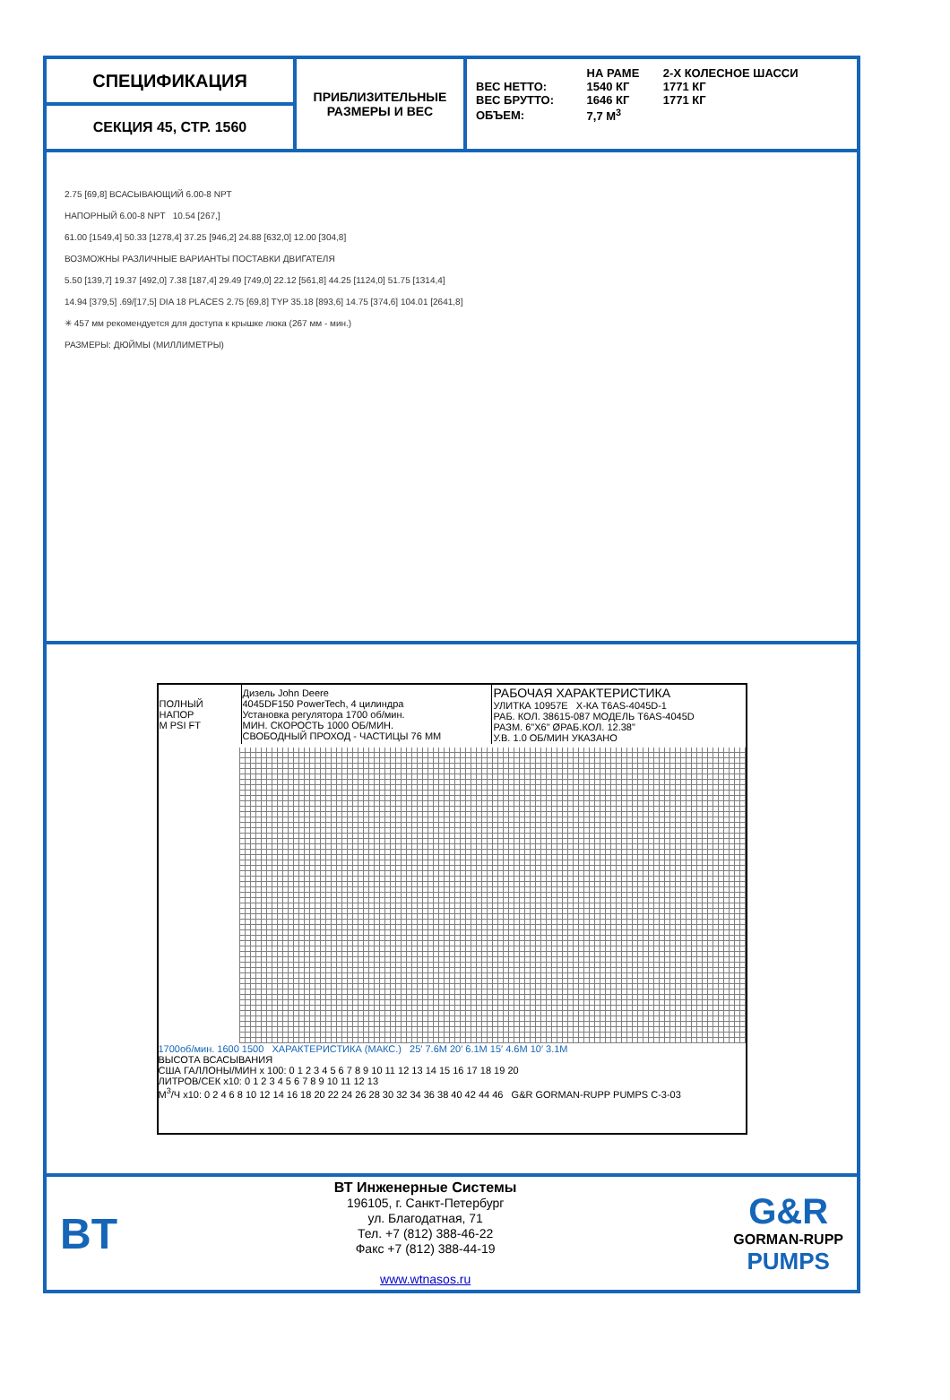СПЕЦИФИКАЦИЯ
СЕКЦИЯ 45, СТР. 1560
ПРИБЛИЗИТЕЛЬНЫЕ
РАЗМЕРЫ И ВЕС
| | НА РАМЕ | 2-Х КОЛЕСНОЕ ШАССИ |
| --- | --- | --- |
| ВЕС НЕТТО: | 1540 КГ | 1771 КГ |
| ВЕС БРУТТО: | 1646 КГ | 1771 КГ |
| ОБЪЕМ: | 7,7 М<sup>3</sup> | |
2.75 [69,8] ВСАСЫВАЮЩИЙ 6.00-8 NPT
НАПОРНЫЙ 6.00-8 NPT 10.54 [267,]
61.00 [1549,4] 50.33 [1278,4] 37.25 [946,2] 24.88 [632,0] 12.00 [304,8]
ВОЗМОЖНЫ РАЗЛИЧНЫЕ ВАРИАНТЫ ПОСТАВКИ ДВИГАТЕЛЯ
5.50 [139,7] 19.37 [492,0] 7.38 [187,4] 29.49 [749,0] 22.12 [561,8] 44.25 [1124,0] 51.75 [1314,4]
14.94 [379,5] .69/[17,5] DIA 18 PLACES 2.75 [69,8] TYP 35.18 [893,6] 14.75 [374,6] 104.01 [2641,8]
✳ 457 мм рекомендуется для доступа к крышке люка (267 мм - мин.)
РАЗМЕРЫ: ДЮЙМЫ (МИЛЛИМЕТРЫ)
| ПОЛНЫЙ НАПОР M PSI FT | Дизель John Deere 4045DF150 PowerTech, 4 цилиндра Установка регулятора 1700 об/мин. МИН. СКОРОСТЬ 1000 ОБ/МИН. СВОБОДНЫЙ ПРОХОД - ЧАСТИЦЫ 76 ММ | РАБОЧАЯ ХАРАКТЕРИСТИКА УЛИТКА 10957E Х-КА T6AS-4045D-1 РАБ. КОЛ. 38615-087 МОДЕЛЬ T6AS-4045D РАЗМ. 6"X6" ØРАБ.КОЛ. 12.38" У.В. 1.0 ОБ/МИН УКАЗАНО |
1700об/мин. 1600 1500 ХАРАКТЕРИСТИКА (МАКС.) 25′ 7.6M 20′ 6.1M 15′ 4.6M 10′ 3.1M
ВЫСОТА ВСАСЫВАНИЯ
США ГАЛЛОНЫ/МИН x 100: 0 1 2 3 4 5 6 7 8 9 10 11 12 13 14 15 16 17 18 19 20
ЛИТРОВ/СЕК x10: 0 1 2 3 4 5 6 7 8 9 10 11 12 13
M<sup>3</sup>/Ч x10: 0 2 4 6 8 10 12 14 16 18 20 22 24 26 28 30 32 34 36 38 40 42 44 46 G&R GORMAN-RUPP PUMPS C-3-03
BT
ВТ Инженерные Системы
196105, г. Санкт-Петербург
ул. Благодатная, 71
Тел. +7 (812) 388-46-22
Факс +7 (812) 388-44-19
www.wtnasos.ru
G&R
GORMAN-RUPP
PUMPS